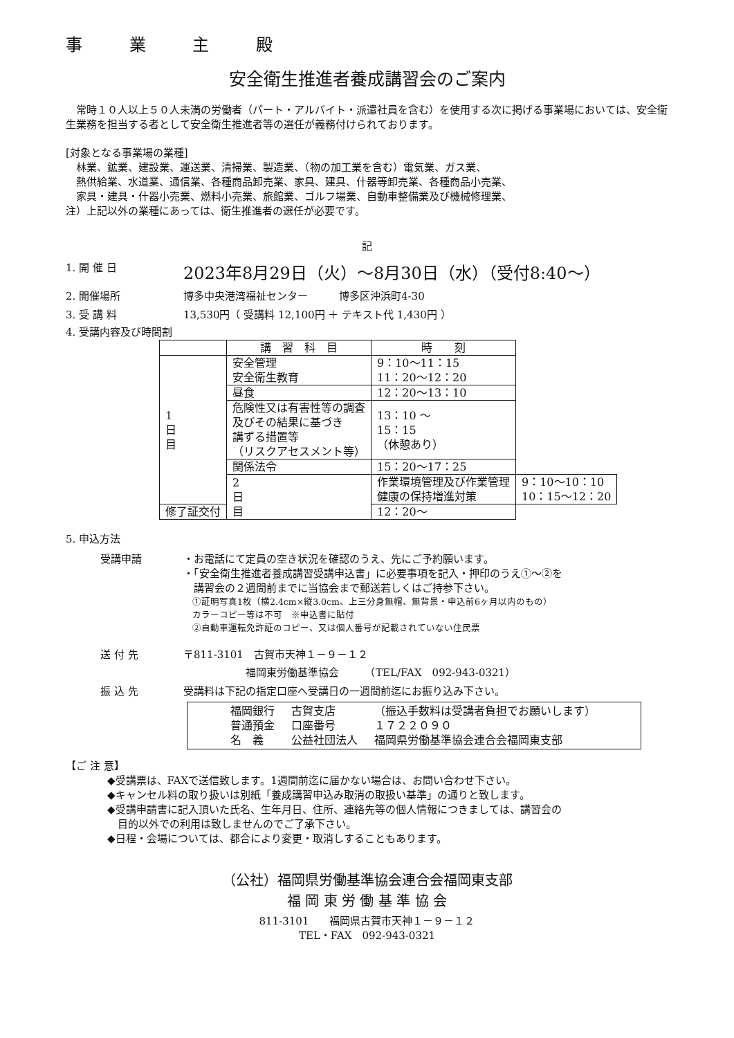事 業 主 殿
安全衛生推進者養成講習会のご案内
　常時１０人以上５０人未満の労働者（パート・アルバイト・派遣社員を含む）を使用する次に掲げる事業場においては、安全衛生業務を担当する者として安全衛生推進者等の選任が義務付けられております。
[対象となる事業場の業種]
　林業、鉱業、建設業、運送業、清掃業、製造業、（物の加工業を含む）電気業、ガス業、
　熱供給業、水道業、通信業、各種商品卸売業、家具、建具、什器等卸売業、各種商品小売業、
　家具・建具・什器小売業、燃料小売業、旅館業、ゴルフ場業、自動車整備業及び機械修理業、
注）上記以外の業種にあっては、衛生推進者の選任が必要です。
記
1. 開 催 日 2023年8月29日（火）～8月30日（水）（受付8:40～）
2. 開催場所 博多中央港湾福祉センター　　　博多区沖浜町4-30
3. 受 講 料 13,530円（ 受講料 12,100円 ＋ テキスト代 1,430円 ）
4. 受講内容及び時間割
| | 講 習 科 目 | 時 刻 | |
| --- | --- | --- | --- |
| 1 日 目 | 安全管理 安全衛生教育 | 9：10～11：15 11：20～12：20 | |
| | 昼食 | 12：20～13：10 | |
| | 危険性又は有害性等の調査 及びその結果に基づき 講ずる措置等 （リスクアセスメント等） | 13：10 ～ 15：15 （休憩あり） | |
| | 関係法令 | 15：20～17：25 | |
| | 2 日 目 | 作業環境管理及び作業管理 健康の保持増進対策 | 9：10～10：10 10：15～12：20 |
| 修了証交付 | | 12：20～ | |
5. 申込方法
受講申請 ・お電話にて定員の空き状況を確認のうえ、先にご予約願います。
・「安全衛生推進者養成講習受講申込書」に必要事項を記入・押印のうえ①～②を
　講習会の２週間前までに当協会まで郵送若しくはご持参下さい。
　①証明写真1枚（横2.4cm×縦3.0cm、上三分身無帽、無背景・申込前6ヶ月以内のもの）
　カラーコピー等は不可　※申込書に貼付
　②自動車運転免許証のコピー、又は個人番号が記載されていない住民票
送 付 先 〒811-3101　古賀市天神１－９－１２
　　　　　　福岡東労働基準協会　　　（TEL/FAX　092-943-0321）
振 込 先 受講料は下記の指定口座へ受講日の一週間前迄にお振り込み下さい。
| 福岡銀行 | 古賀支店 | （振込手数料は受講者負担でお願いします） |
| 普通預金 | 口座番号 | １７２２０９０ |
| 名 義 | 公益社団法人 | 福岡県労働基準協会連合会福岡東支部 |
【ご 注 意】
◆受講票は、FAXで送信致します。1週間前迄に届かない場合は、お問い合わせ下さい。
◆キャンセル料の取り扱いは別紙「養成講習申込み取消の取扱い基準」の通りと致します。
◆受講申請書に記入頂いた氏名、生年月日、住所、連絡先等の個人情報につきましては、講習会の
　目的以外での利用は致しませんのでご了承下さい。
◆日程・会場については、都合により変更・取消しすることもあります。
（公社）福岡県労働基準協会連合会福岡東支部
福 岡 東 労 働 基 準 協 会
811-3101　　福岡県古賀市天神１－９－１２
TEL・FAX　092-943-0321